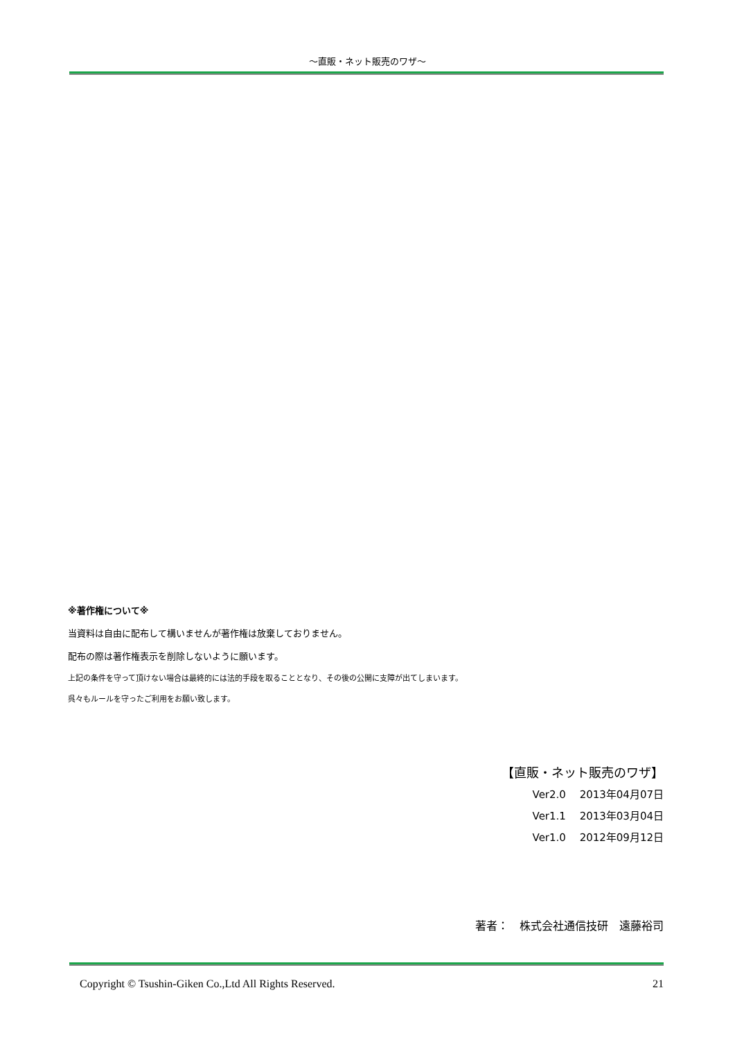～直販・ネット販売のワザ～
※著作権について※
当資料は自由に配布して構いませんが著作権は放棄しておりません。
配布の際は著作権表示を削除しないように願います。
上記の条件を守って頂けない場合は最終的には法的手段を取ることとなり、その後の公開に支障が出てしまいます。
呉々もルールを守ったご利用をお願い致します。
【直販・ネット販売のワザ】
Ver2.0　 2013年04月07日
Ver1.1　 2013年03月04日
Ver1.0　 2012年09月12日
著者：　株式会社通信技研　遠藤裕司
Copyright © Tsushin-Giken Co.,Ltd All Rights Reserved. 21